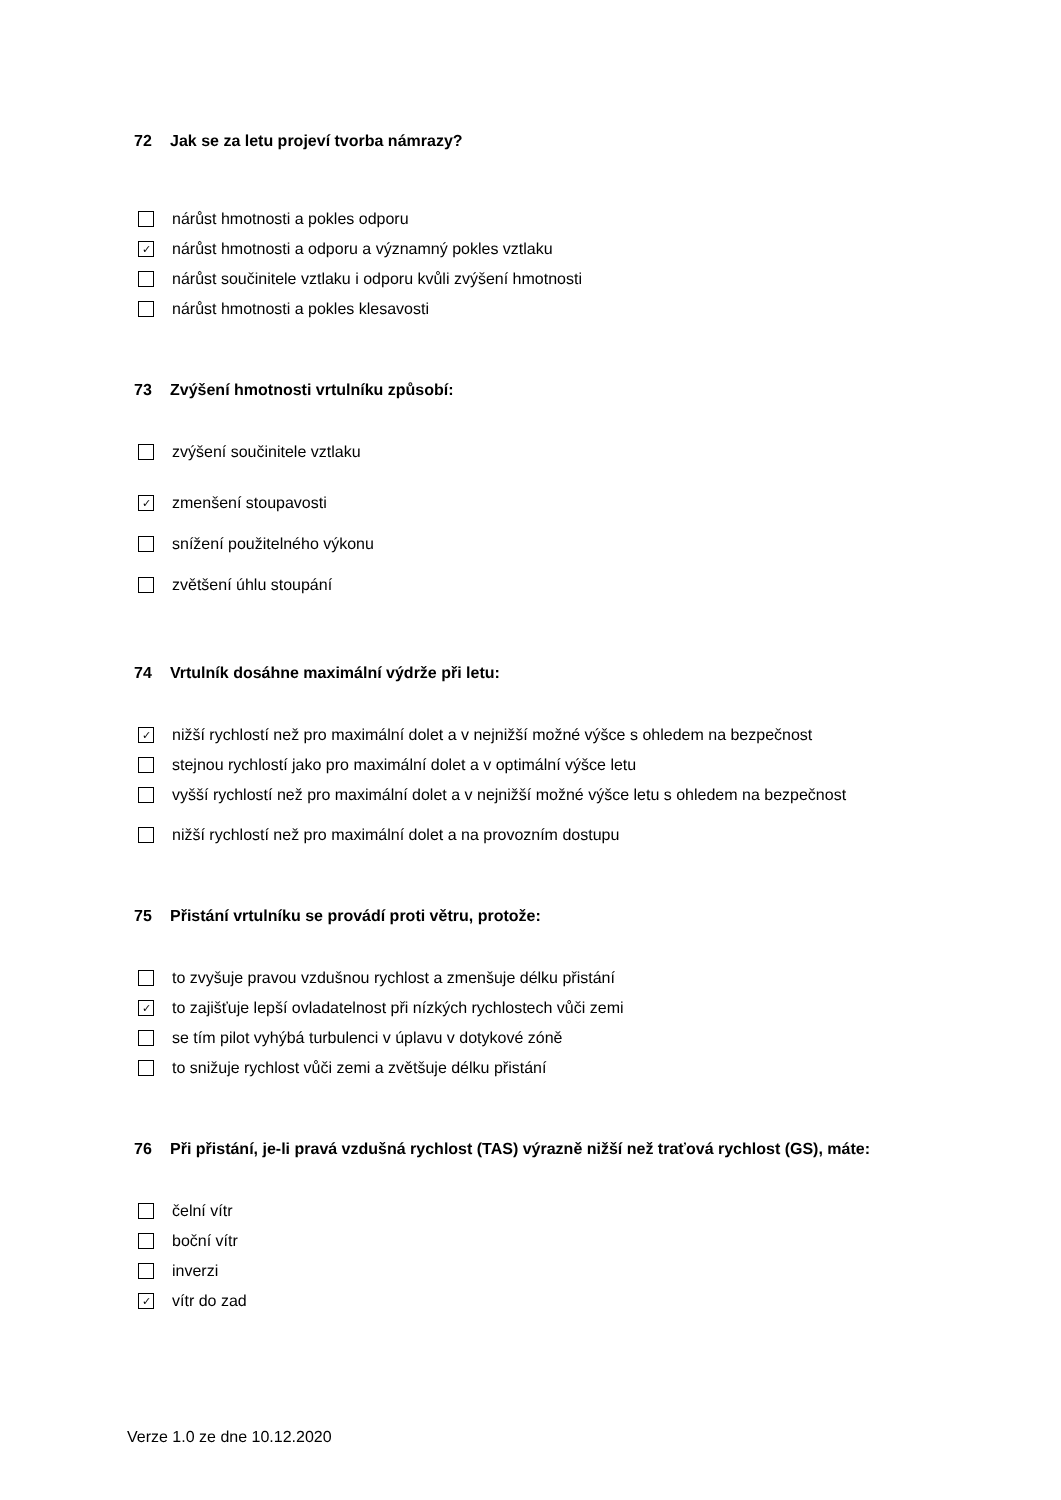72 Jak se za letu projeví tvorba námrazy?
nárůst hmotnosti a pokles odporu
✓
nárůst hmotnosti a odporu a významný pokles vztlaku
nárůst součinitele vztlaku i odporu kvůli zvýšení hmotnosti
nárůst hmotnosti a pokles klesavosti
73 Zvýšení hmotnosti vrtulníku způsobí:
zvýšení součinitele vztlaku
✓
zmenšení stoupavosti
snížení použitelného výkonu
zvětšení úhlu stoupání
74 Vrtulník dosáhne maximální výdrže při letu:
✓
nižší rychlostí než pro maximální dolet a v nejnižší možné výšce s ohledem na bezpečnost
stejnou rychlostí jako pro maximální dolet a v optimální výšce letu
vyšší rychlostí než pro maximální dolet a v nejnižší možné výšce letu s ohledem na bezpečnost
nižší rychlostí než pro maximální dolet a na provozním dostupu
75 Přistání vrtulníku se provádí proti větru, protože:
to zvyšuje pravou vzdušnou rychlost a zmenšuje délku přistání
✓
to zajišťuje lepší ovladatelnost při nízkých rychlostech vůči zemi
se tím pilot vyhýbá turbulenci v úplavu v dotykové zóně
to snižuje rychlost vůči zemi a zvětšuje délku přistání
76 Při přistání, je-li pravá vzdušná rychlost (TAS) výrazně nižší než traťová rychlost (GS), máte:
čelní vítr
boční vítr
inverzi
✓
vítr do zad
Verze 1.0 ze dne 10.12.2020